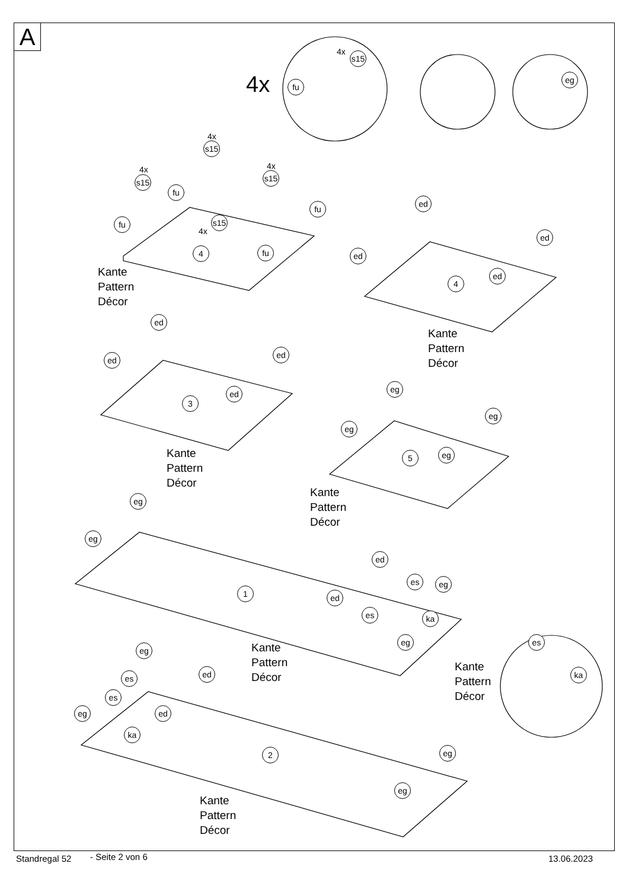A
4x fu
4x
s15
eg
4x
s15
4x
s15
4x
s15
4x
s15
fu
fu
fu
fu
4
Kante
Pattern
Décor
ed
ed
ed
ed
4
Kante
Pattern
Décor
ed
ed
ed
ed
3
Kante
Pattern
Décor
eg
eg
eg
eg
5
Kante
Pattern
Décor
eg
eg
ed
es eg
ed
es ka
eg
1
Kante
Pattern
Décor
es
ka
Kante
Pattern
Décor
eg
es ed
es
eg ed
ka
2 eg
eg
Kante
Pattern
Décor
Standregal 52 - Seite 2 von 6 13.06.2023